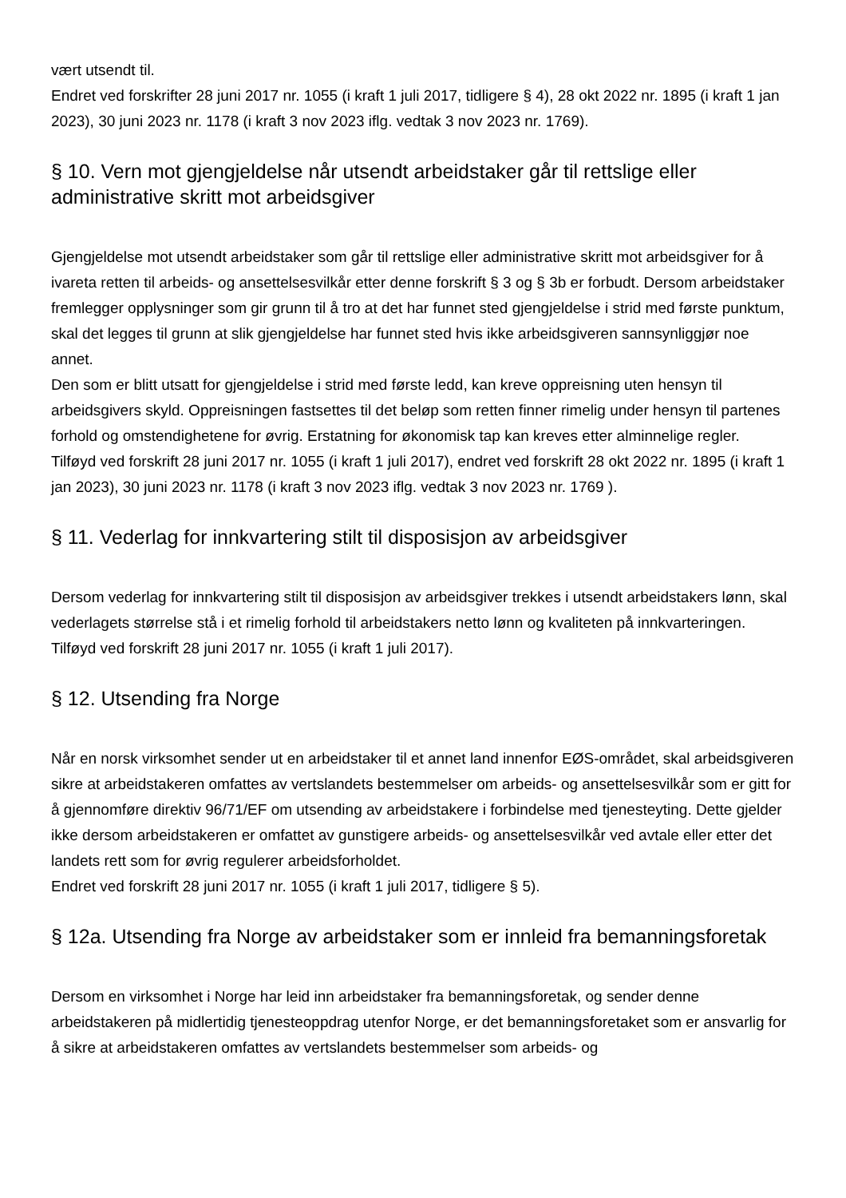vært utsendt til.
Endret ved forskrifter 28 juni 2017 nr. 1055 (i kraft 1 juli 2017, tidligere § 4), 28 okt 2022 nr. 1895 (i kraft 1 jan 2023), 30 juni 2023 nr. 1178 (i kraft 3 nov 2023 iflg. vedtak 3 nov 2023 nr. 1769).
§ 10. Vern mot gjengjeldelse når utsendt arbeidstaker går til rettslige eller administrative skritt mot arbeidsgiver
Gjengjeldelse mot utsendt arbeidstaker som går til rettslige eller administrative skritt mot arbeidsgiver for å ivareta retten til arbeids- og ansettelsesvilkår etter denne forskrift § 3 og § 3b er forbudt. Dersom arbeidstaker fremlegger opplysninger som gir grunn til å tro at det har funnet sted gjengjeldelse i strid med første punktum, skal det legges til grunn at slik gjengjeldelse har funnet sted hvis ikke arbeidsgiveren sannsynliggjør noe annet.
Den som er blitt utsatt for gjengjeldelse i strid med første ledd, kan kreve oppreisning uten hensyn til arbeidsgivers skyld. Oppreisningen fastsettes til det beløp som retten finner rimelig under hensyn til partenes forhold og omstendighetene for øvrig. Erstatning for økonomisk tap kan kreves etter alminnelige regler.
Tilføyd ved forskrift 28 juni 2017 nr. 1055 (i kraft 1 juli 2017), endret ved forskrift 28 okt 2022 nr. 1895 (i kraft 1 jan 2023), 30 juni 2023 nr. 1178 (i kraft 3 nov 2023 iflg. vedtak 3 nov 2023 nr. 1769 ).
§ 11. Vederlag for innkvartering stilt til disposisjon av arbeidsgiver
Dersom vederlag for innkvartering stilt til disposisjon av arbeidsgiver trekkes i utsendt arbeidstakers lønn, skal vederlagets størrelse stå i et rimelig forhold til arbeidstakers netto lønn og kvaliteten på innkvarteringen.
Tilføyd ved forskrift 28 juni 2017 nr. 1055 (i kraft 1 juli 2017).
§ 12. Utsending fra Norge
Når en norsk virksomhet sender ut en arbeidstaker til et annet land innenfor EØS-området, skal arbeidsgiveren sikre at arbeidstakeren omfattes av vertslandets bestemmelser om arbeids- og ansettelsesvilkår som er gitt for å gjennomføre direktiv 96/71/EF om utsending av arbeidstakere i forbindelse med tjenesteyting. Dette gjelder ikke dersom arbeidstakeren er omfattet av gunstigere arbeids- og ansettelsesvilkår ved avtale eller etter det landets rett som for øvrig regulerer arbeidsforholdet.
Endret ved forskrift 28 juni 2017 nr. 1055 (i kraft 1 juli 2017, tidligere § 5).
§ 12a. Utsending fra Norge av arbeidstaker som er innleid fra bemanningsforetak
Dersom en virksomhet i Norge har leid inn arbeidstaker fra bemanningsforetak, og sender denne arbeidstakeren på midlertidig tjenesteoppdrag utenfor Norge, er det bemanningsforetaket som er ansvarlig for å sikre at arbeidstakeren omfattes av vertslandets bestemmelser som arbeids- og